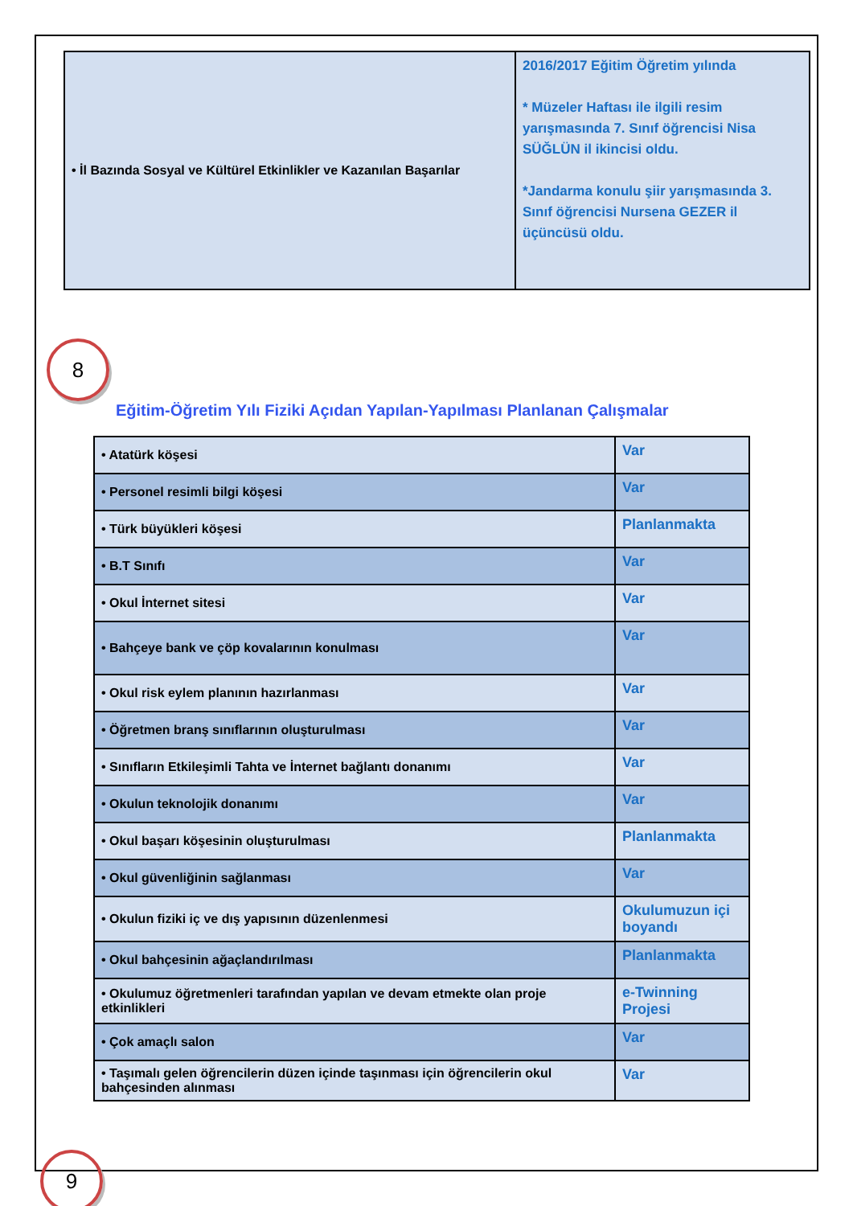| • İl Bazında Sosyal ve Kültürel Etkinlikler ve Kazanılan Başarılar | 2016/2017 Eğitim Öğretim yılında * Müzeler Haftası ile ilgili resim yarışmasında 7. Sınıf öğrencisi Nisa SÜĞLÜN il ikincisi oldu. *Jandarma konulu şiir yarışmasında 3. Sınıf öğrencisi Nursena GEZER il üçüncüsü oldu. |
8
Eğitim-Öğretim Yılı Fiziki Açıdan Yapılan-Yapılması Planlanan Çalışmalar
| • Atatürk köşesi | Var |
| • Personel resimli bilgi köşesi | Var |
| • Türk büyükleri köşesi | Planlanmakta |
| • B.T Sınıfı | Var |
| • Okul İnternet sitesi | Var |
| • Bahçeye bank ve çöp kovalarının konulması | Var |
| • Okul risk eylem planının hazırlanması | Var |
| • Öğretmen branş sınıflarının oluşturulması | Var |
| • Sınıfların Etkileşimli Tahta ve İnternet bağlantı donanımı | Var |
| • Okulun teknolojik donanımı | Var |
| • Okul başarı köşesinin oluşturulması | Planlanmakta |
| • Okul güvenliğinin sağlanması | Var |
| • Okulun fiziki iç ve dış yapısının düzenlenmesi | Okulumuzun içi boyandı |
| • Okul bahçesinin ağaçlandırılması | Planlanmakta |
| • Okulumuz öğretmenleri tarafından yapılan ve devam etmekte olan proje etkinlikleri | e-Twinning Projesi |
| • Çok amaçlı salon | Var |
| • Taşımalı gelen öğrencilerin düzen içinde taşınması için öğrencilerin okul bahçesinden alınması | Var |
9